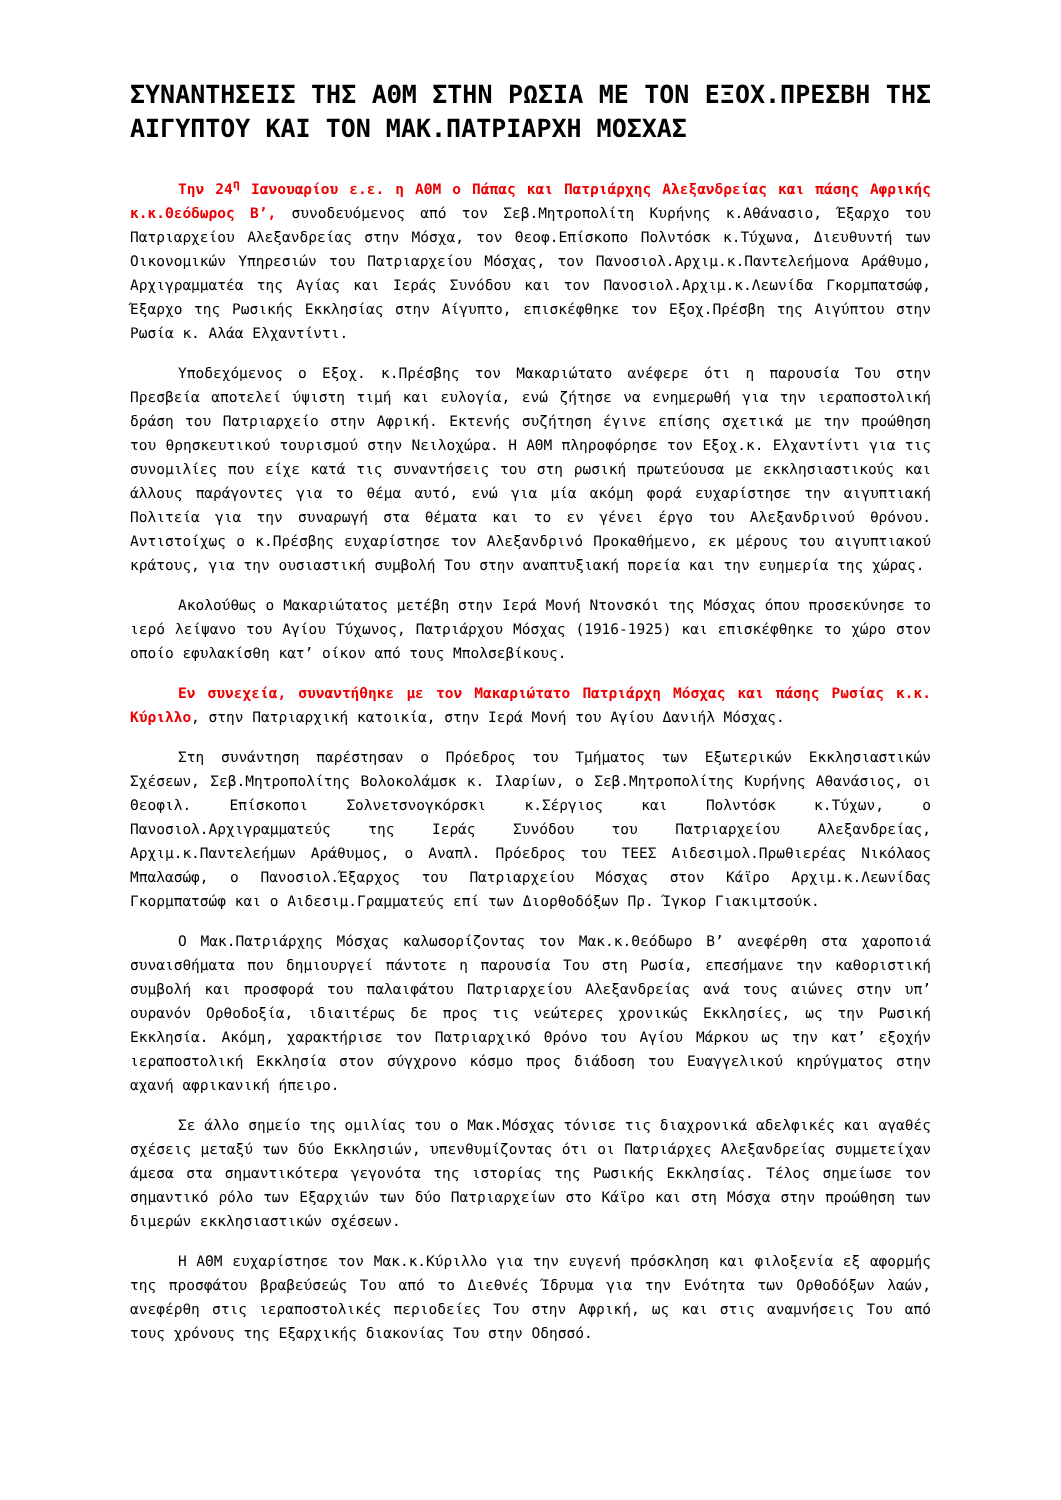ΣΥΝΑΝΤΗΣΕΙΣ ΤΗΣ ΑΘΜ ΣΤΗΝ ΡΩΣΙΑ ΜΕ ΤΟΝ ΕΞΟΧ.ΠΡΕΣΒΗ ΤΗΣ ΑΙΓΥΠΤΟΥ ΚΑΙ ΤΟΝ ΜΑΚ.ΠΑΤΡΙΑΡΧΗ ΜΟΣΧΑΣ
Την 24<sup>η</sup> Ιανουαρίου ε.ε. η ΑΘΜ ο Πάπας και Πατριάρχης Αλεξανδρείας και πάσης Αφρικής κ.κ.Θεόδωρος Β’, συνοδευόμενος από τον Σεβ.Μητροπολίτη Κυρήνης κ.Αθάνασιο, Έξαρχο του Πατριαρχείου Αλεξανδρείας στην Μόσχα, τον Θεοφ.Επίσκοπο Πολντόσκ κ.Τύχωνα, Διευθυντή των Οικονομικών Υπηρεσιών του Πατριαρχείου Μόσχας, τον Πανοσιολ.Αρχιμ.κ.Παντελεήμονα Αράθυμο, Αρχιγραμματέα της Αγίας και Ιεράς Συνόδου και τον Πανοσιολ.Αρχιμ.κ.Λεωνίδα Γκορμπατσώφ, Έξαρχο της Ρωσικής Εκκλησίας στην Αίγυπτο, επισκέφθηκε τον Εξοχ.Πρέσβη της Αιγύπτου στην Ρωσία κ. Αλάα Ελχαντίντι.
Υποδεχόμενος ο Εξοχ. κ.Πρέσβης τον Μακαριώτατο ανέφερε ότι η παρουσία Του στην Πρεσβεία αποτελεί ύψιστη τιμή και ευλογία, ενώ ζήτησε να ενημερωθή για την ιεραποστολική δράση του Πατριαρχείο στην Αφρική. Εκτενής συζήτηση έγινε επίσης σχετικά με την προώθηση του θρησκευτικού τουρισμού στην Νειλοχώρα. Η ΑΘΜ πληροφόρησε τον Εξοχ.κ. Ελχαντίντι για τις συνομιλίες που είχε κατά τις συναντήσεις του στη ρωσική πρωτεύουσα με εκκλησιαστικούς και άλλους παράγοντες για το θέμα αυτό, ενώ για μία ακόμη φορά ευχαρίστησε την αιγυπτιακή Πολιτεία για την συναρωγή στα θέματα και το εν γένει έργο του Αλεξανδρινού θρόνου. Αντιστοίχως ο κ.Πρέσβης ευχαρίστησε τον Αλεξανδρινό Προκαθήμενο, εκ μέρους του αιγυπτιακού κράτους, για την ουσιαστική συμβολή Του στην αναπτυξιακή πορεία και την ευημερία της χώρας.
Ακολούθως ο Μακαριώτατος μετέβη στην Ιερά Μονή Ντονσκόι της Μόσχας όπου προσεκύνησε το ιερό λείψανο του Αγίου Τύχωνος, Πατριάρχου Μόσχας (1916-1925) και επισκέφθηκε το χώρο στον οποίο εφυλακίσθη κατ’ οίκον από τους Μπολσεβίκους.
Εν συνεχεία, συναντήθηκε με τον Μακαριώτατο Πατριάρχη Μόσχας και πάσης Ρωσίας κ.κ. Κύριλλο, στην Πατριαρχική κατοικία, στην Ιερά Μονή του Αγίου Δανιήλ Μόσχας.
Στη συνάντηση παρέστησαν ο Πρόεδρος του Τμήματος των Εξωτερικών Εκκλησιαστικών Σχέσεων, Σεβ.Μητροπολίτης Βολοκολάμσκ κ. Ιλαρίων, ο Σεβ.Μητροπολίτης Κυρήνης Αθανάσιος, οι Θεοφιλ. Επίσκοποι Σολνετσνογκόρσκι κ.Σέργιος και Πολντόσκ κ.Τύχων, ο Πανοσιολ.Αρχιγραμματεύς της Ιεράς Συνόδου του Πατριαρχείου Αλεξανδρείας, Αρχιμ.κ.Παντελεήμων Αράθυμος, ο Αναπλ. Πρόεδρος του ΤΕΕΣ Αιδεσιμολ.Πρωθιερέας Νικόλαος Μπαλασώφ, ο Πανοσιολ.Έξαρχος του Πατριαρχείου Μόσχας στον Κάϊρο Αρχιμ.κ.Λεωνίδας Γκορμπατσώφ και ο Αιδεσιμ.Γραμματεύς επί των Διορθοδόξων Πρ. Ίγκορ Γιακιμτσούκ.
Ο Μακ.Πατριάρχης Μόσχας καλωσορίζοντας τον Μακ.κ.Θεόδωρο Β’ ανεφέρθη στα χαροποιά συναισθήματα που δημιουργεί πάντοτε η παρουσία Του στη Ρωσία, επεσήμανε την καθοριστική συμβολή και προσφορά του παλαιφάτου Πατριαρχείου Αλεξανδρείας ανά τους αιώνες στην υπ’ ουρανόν Ορθοδοξία, ιδιαιτέρως δε προς τις νεώτερες χρονικώς Εκκλησίες, ως την Ρωσική Εκκλησία. Ακόμη, χαρακτήρισε τον Πατριαρχικό Θρόνο του Αγίου Μάρκου ως την κατ’ εξοχήν ιεραποστολική Εκκλησία στον σύγχρονο κόσμο προς διάδοση του Ευαγγελικού κηρύγματος στην αχανή αφρικανική ήπειρο.
Σε άλλο σημείο της ομιλίας του ο Μακ.Μόσχας τόνισε τις διαχρονικά αδελφικές και αγαθές σχέσεις μεταξύ των δύο Εκκλησιών, υπενθυμίζοντας ότι οι Πατριάρχες Αλεξανδρείας συμμετείχαν άμεσα στα σημαντικότερα γεγονότα της ιστορίας της Ρωσικής Εκκλησίας. Τέλος σημείωσε τον σημαντικό ρόλο των Εξαρχιών των δύο Πατριαρχείων στο Κάϊρο και στη Μόσχα στην προώθηση των διμερών εκκλησιαστικών σχέσεων.
Η ΑΘΜ ευχαρίστησε τον Μακ.κ.Κύριλλο για την ευγενή πρόσκληση και φιλοξενία εξ αφορμής της προσφάτου βραβεύσεώς Του από το Διεθνές Ίδρυμα για την Ενότητα των Ορθοδόξων λαών, ανεφέρθη στις ιεραποστολικές περιοδείες Του στην Αφρική, ως και στις αναμνήσεις Του από τους χρόνους της Εξαρχικής διακονίας Του στην Οδησσό.